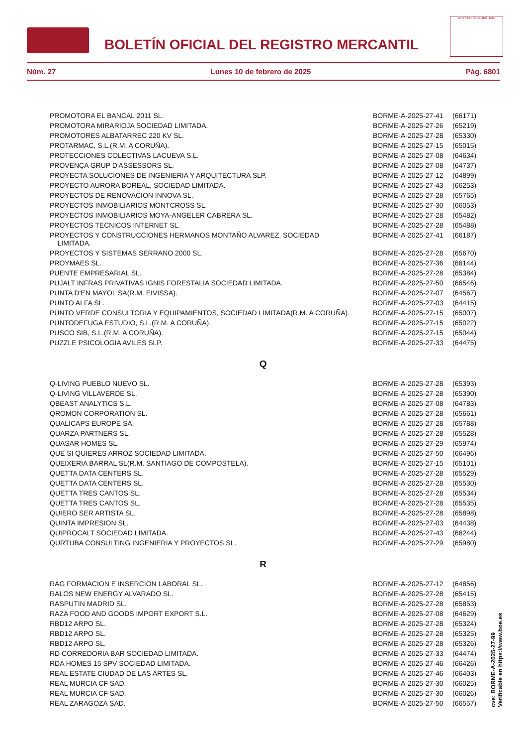BOLETÍN OFICIAL DEL REGISTRO MERCANTIL
MINISTERIO DE JUSTICIA
Núm. 27 Lunes 10 de febrero de 2025 Pág. 6801
| PROMOTORA EL BANCAL 2011 SL. | BORME-A-2025-27-41 | (66171) |
| PROMOTORA MIRARIOJA SOCIEDAD LIMITADA. | BORME-A-2025-27-26 | (65219) |
| PROMOTORES ALBATARREC 220 KV SL. | BORME-A-2025-27-28 | (65330) |
| PROTARMAC, S.L.(R.M. A CORUÑA). | BORME-A-2025-27-15 | (65015) |
| PROTECCIONES COLECTIVAS LACUEVA S.L. | BORME-A-2025-27-08 | (64634) |
| PROVENÇA GRUP D'ASSESSORS SL. | BORME-A-2025-27-08 | (64737) |
| PROYECTA SOLUCIONES DE INGENIERIA Y ARQUITECTURA SLP. | BORME-A-2025-27-12 | (64899) |
| PROYECTO AURORA BOREAL, SOCIEDAD LIMITADA. | BORME-A-2025-27-43 | (66253) |
| PROYECTOS DE RENOVACION INNOVA SL. | BORME-A-2025-27-28 | (65765) |
| PROYECTOS INMOBILIARIOS MONTCROSS SL. | BORME-A-2025-27-30 | (66053) |
| PROYECTOS INMOBILIARIOS MOYA-ANGELER CABRERA SL. | BORME-A-2025-27-28 | (65482) |
| PROYECTOS TECNICOS INTERNET SL. | BORME-A-2025-27-28 | (65488) |
| PROYECTOS Y CONSTRUCCIONES HERMANOS MONTAÑO ALVAREZ, SOCIEDAD LIMITADA. | BORME-A-2025-27-41 | (66187) |
| PROYECTOS Y SISTEMAS SERRANO 2000 SL. | BORME-A-2025-27-28 | (65670) |
| PROYMAES SL. | BORME-A-2025-27-36 | (66144) |
| PUENTE EMPRESARIAL SL. | BORME-A-2025-27-28 | (65384) |
| PUJALT INFRAS PRIVATIVAS IGNIS FORESTALIA SOCIEDAD LIMITADA. | BORME-A-2025-27-50 | (66546) |
| PUNTA D'EN MAYOL SA(R.M. EIVISSA). | BORME-A-2025-27-07 | (64567) |
| PUNTO ALFA SL. | BORME-A-2025-27-03 | (64415) |
| PUNTO VERDE CONSULTORIA Y EQUIPAMIENTOS, SOCIEDAD LIMITADA(R.M. A CORUÑA). | BORME-A-2025-27-15 | (65007) |
| PUNTODEFUGA ESTUDIO, S.L.(R.M. A CORUÑA). | BORME-A-2025-27-15 | (65022) |
| PUSCO SIB, S.L.(R.M. A CORUÑA). | BORME-A-2025-27-15 | (65044) |
| PUZZLE PSICOLOGIA AVILES SLP. | BORME-A-2025-27-33 | (64475) |
| Q | | |
| Q-LIVING PUEBLO NUEVO SL. | BORME-A-2025-27-28 | (65393) |
| Q-LIVING VILLAVERDE SL. | BORME-A-2025-27-28 | (65390) |
| QBEAST ANALYTICS S.L. | BORME-A-2025-27-08 | (64783) |
| QROMON CORPORATION SL. | BORME-A-2025-27-28 | (65661) |
| QUALICAPS EUROPE SA. | BORME-A-2025-27-28 | (65788) |
| QUARZA PARTNERS SL. | BORME-A-2025-27-28 | (65528) |
| QUASAR HOMES SL. | BORME-A-2025-27-29 | (65974) |
| QUE SI QUIERES ARROZ SOCIEDAD LIMITADA. | BORME-A-2025-27-50 | (66496) |
| QUEIXERIA BARRAL SL(R.M. SANTIAGO DE COMPOSTELA). | BORME-A-2025-27-15 | (65101) |
| QUETTA DATA CENTERS SL. | BORME-A-2025-27-28 | (65529) |
| QUETTA DATA CENTERS SL. | BORME-A-2025-27-28 | (65530) |
| QUETTA TRES CANTOS SL. | BORME-A-2025-27-28 | (65534) |
| QUETTA TRES CANTOS SL. | BORME-A-2025-27-28 | (65535) |
| QUIERO SER ARTISTA SL. | BORME-A-2025-27-28 | (65898) |
| QUINTA IMPRESION SL. | BORME-A-2025-27-03 | (64438) |
| QUIPROCALT SOCIEDAD LIMITADA. | BORME-A-2025-27-43 | (66244) |
| QURTUBA CONSULTING INGENIERIA Y PROYECTOS SL. | BORME-A-2025-27-29 | (65980) |
| R | | |
| RAG FORMACION E INSERCION LABORAL SL. | BORME-A-2025-27-12 | (64856) |
| RALOS NEW ENERGY ALVARADO SL. | BORME-A-2025-27-28 | (65415) |
| RASPUTIN MADRID SL. | BORME-A-2025-27-28 | (65853) |
| RAZA FOOD AND GOODS IMPORT EXPORT S.L. | BORME-A-2025-27-08 | (64629) |
| RBD12 ARPO SL. | BORME-A-2025-27-28 | (65324) |
| RBD12 ARPO SL. | BORME-A-2025-27-28 | (65325) |
| RBD12 ARPO SL. | BORME-A-2025-27-28 | (65326) |
| RD CORREDORIA BAR SOCIEDAD LIMITADA. | BORME-A-2025-27-33 | (64474) |
| RDA HOMES 15 SPV SOCIEDAD LIMITADA. | BORME-A-2025-27-46 | (66426) |
| REAL ESTATE CIUDAD DE LAS ARTES SL. | BORME-A-2025-27-46 | (66403) |
| REAL MURCIA CF SAD. | BORME-A-2025-27-30 | (66025) |
| REAL MURCIA CF SAD. | BORME-A-2025-27-30 | (66026) |
| REAL ZARAGOZA SAD. | BORME-A-2025-27-50 | (66557) |
cve: BORME-A-2025-27-99
Verificable en https://www.boe.es